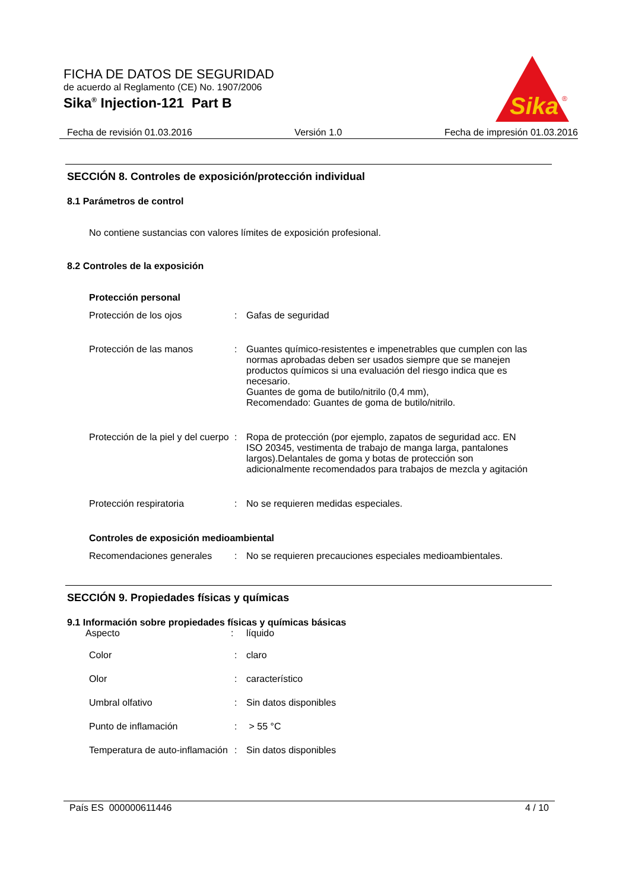FICHA DE DATOS DE SEGURIDAD
de acuerdo al Reglamento (CE) No. 1907/2006
Sika<sup>®</sup> Injection-121 Part B
Sika
®
Fecha de revisión 01.03.2016 Versión 1.0 Fecha de impresión 01.03.2016
SECCIÓN 8. Controles de exposición/protección individual
8.1 Parámetros de control
No contiene sustancias con valores límites de exposición profesional.
8.2 Controles de la exposición
Protección personal
Protección de los ojos : Gafas de seguridad
Protección de las manos : Guantes químico-resistentes e impenetrables que cumplen con las normas aprobadas deben ser usados siempre que se manejen productos químicos si una evaluación del riesgo indica que es necesario.
Guantes de goma de butilo/nitrilo (0,4 mm),
Recomendado: Guantes de goma de butilo/nitrilo.
Protección de la piel y del cuerpo
: Ropa de protección (por ejemplo, zapatos de seguridad acc. EN ISO 20345, vestimenta de trabajo de manga larga, pantalones largos).Delantales de goma y botas de protección son adicionalmente recomendados para trabajos de mezcla y agitación
Protección respiratoria : No se requieren medidas especiales.
Controles de exposición medioambiental
Recomendaciones generales : No se requieren precauciones especiales medioambientales.
SECCIÓN 9. Propiedades físicas y químicas
9.1 Información sobre propiedades físicas y químicas básicas
Aspecto : líquido
Color : claro
Olor : característico
Umbral olfativo : Sin datos disponibles
Punto de inflamación : > 55 °C
Temperatura de auto-inflamación
: Sin datos disponibles
País ES 000000611446 4 / 10